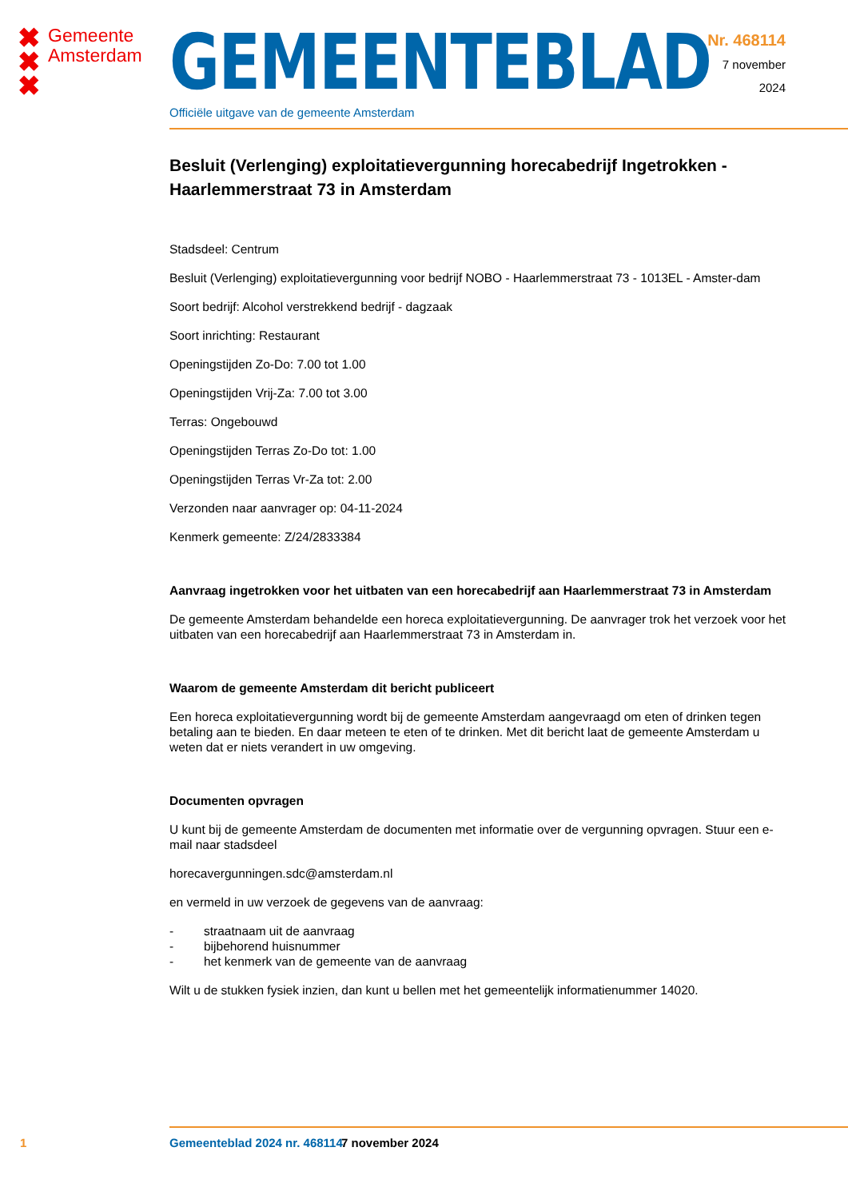✖
✖
✖
Gemeente
Amsterdam
GEMEENTEBLAD
Officiële uitgave van de gemeente Amsterdam
Nr. 468114
7 november
2024
Besluit (Verlenging) exploitatievergunning horecabedrijf Ingetrokken - Haarlemmerstraat 73 in Amsterdam
Stadsdeel: Centrum
Besluit (Verlenging) exploitatievergunning voor bedrijf NOBO - Haarlemmerstraat 73 - 1013EL - Amster-dam
Soort bedrijf: Alcohol verstrekkend bedrijf - dagzaak
Soort inrichting: Restaurant
Openingstijden Zo-Do: 7.00 tot 1.00
Openingstijden Vrij-Za: 7.00 tot 3.00
Terras: Ongebouwd
Openingstijden Terras Zo-Do tot: 1.00
Openingstijden Terras Vr-Za tot: 2.00
Verzonden naar aanvrager op: 04-11-2024
Kenmerk gemeente: Z/24/2833384
Aanvraag ingetrokken voor het uitbaten van een horecabedrijf aan Haarlemmerstraat 73 in Amsterdam
De gemeente Amsterdam behandelde een horeca exploitatievergunning. De aanvrager trok het verzoek voor het uitbaten van een horecabedrijf aan Haarlemmerstraat 73 in Amsterdam in.
Waarom de gemeente Amsterdam dit bericht publiceert
Een horeca exploitatievergunning wordt bij de gemeente Amsterdam aangevraagd om eten of drinken tegen betaling aan te bieden. En daar meteen te eten of te drinken. Met dit bericht laat de gemeente Amsterdam u weten dat er niets verandert in uw omgeving.
Documenten opvragen
U kunt bij de gemeente Amsterdam de documenten met informatie over de vergunning opvragen. Stuur een e-mail naar stadsdeel
horecavergunningen.sdc@amsterdam.nl
en vermeld in uw verzoek de gegevens van de aanvraag:
- straatnaam uit de aanvraag
- bijbehorend huisnummer
- het kenmerk van de gemeente van de aanvraag
Wilt u de stukken fysiek inzien, dan kunt u bellen met het gemeentelijk informatienummer 14020.
1 Gemeenteblad 2024 nr. 468114 7 november 2024